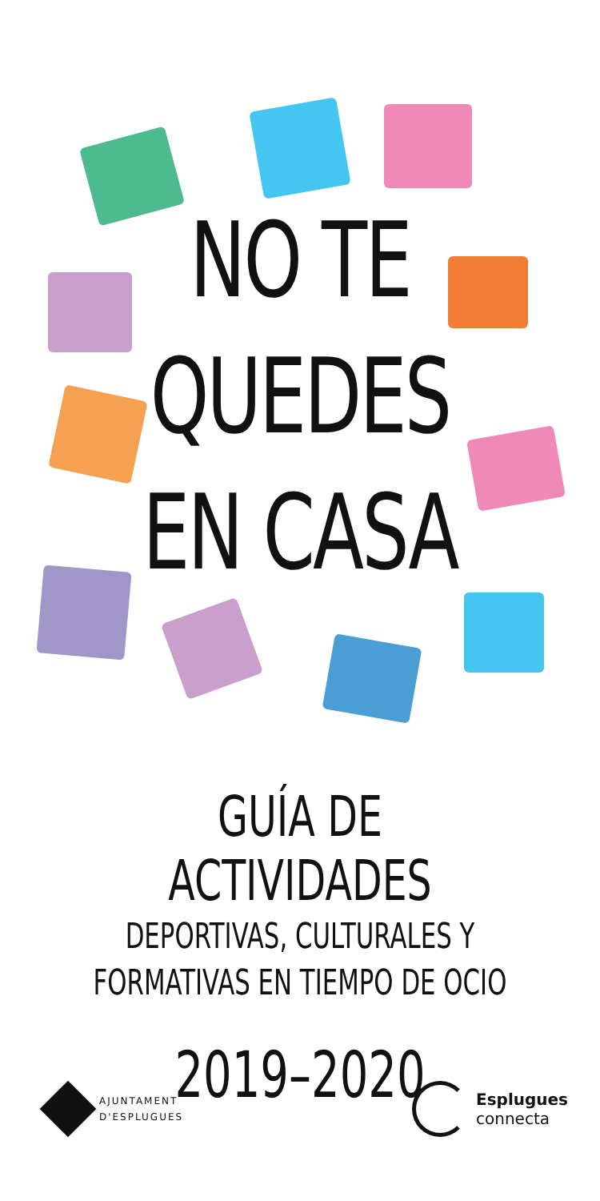NO TE
QUEDES
EN CASA
GUÍA DE ACTIVIDADES
DEPORTIVAS, CULTURALES Y
FORMATIVAS EN TIEMPO DE OCIO
2019–2020
AJUNTAMENT
D'ESPLUGUES
Esplugues
connecta